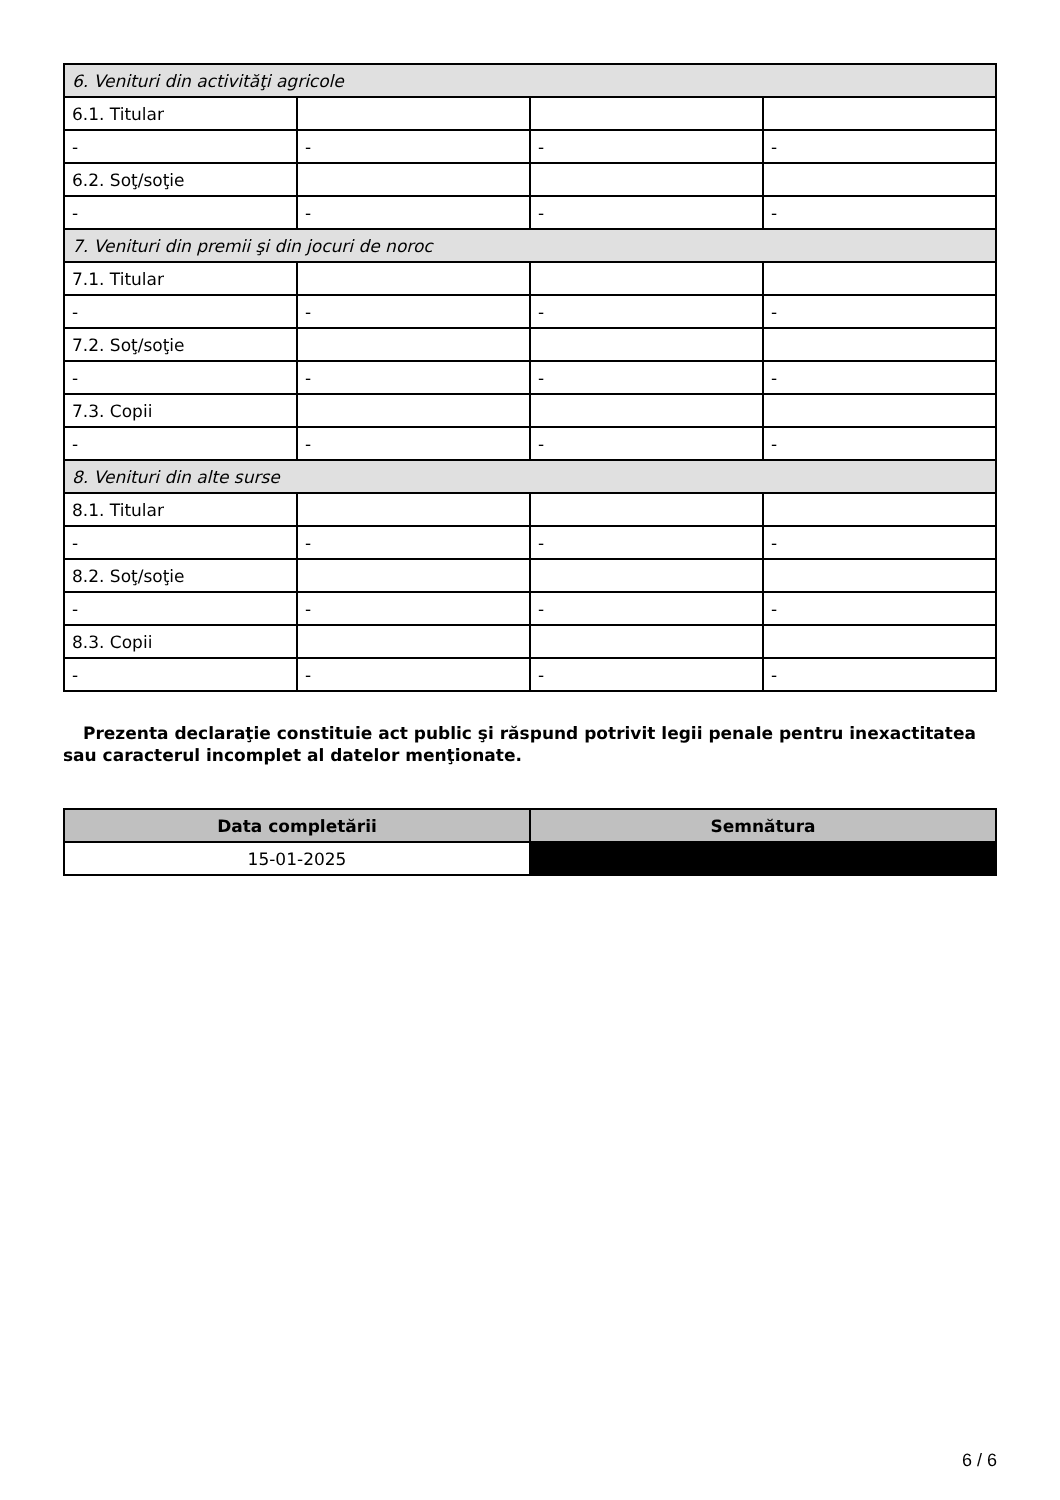| 6. Venituri din activităţi agricole | | | |
| 6.1. Titular | | | |
| - | - | - | - |
| 6.2. Soţ/soţie | | | |
| - | - | - | - |
| 7. Venituri din premii şi din jocuri de noroc | | | |
| 7.1. Titular | | | |
| - | - | - | - |
| 7.2. Soţ/soţie | | | |
| - | - | - | - |
| 7.3. Copii | | | |
| - | - | - | - |
| 8. Venituri din alte surse | | | |
| 8.1. Titular | | | |
| - | - | - | - |
| 8.2. Soţ/soţie | | | |
| - | - | - | - |
| 8.3. Copii | | | |
| - | - | - | - |
Prezenta declaraţie constituie act public şi răspund potrivit legii penale pentru inexactitatea sau caracterul incomplet al datelor menţionate.
| Data completării | Semnătura |
| --- | --- |
| 15-01-2025 | |
6 / 6